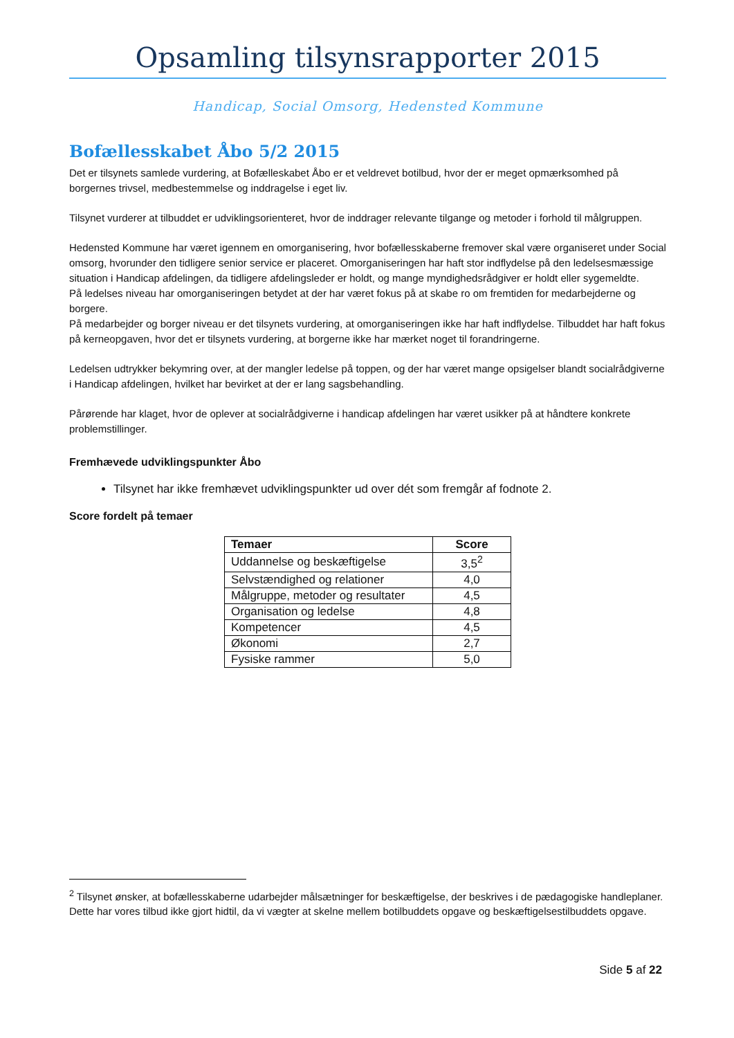Opsamling tilsynsrapporter 2015
Handicap, Social Omsorg, Hedensted Kommune
Bofællesskabet Åbo 5/2 2015
Det er tilsynets samlede vurdering, at Bofælleskabet Åbo er et veldrevet botilbud, hvor der er meget opmærksomhed på borgernes trivsel, medbestemmelse og inddragelse i eget liv.
Tilsynet vurderer at tilbuddet er udviklingsorienteret, hvor de inddrager relevante tilgange og metoder i forhold til målgruppen.
Hedensted Kommune har været igennem en omorganisering, hvor bofællesskaberne fremover skal være organiseret under Social omsorg, hvorunder den tidligere senior service er placeret. Omorganiseringen har haft stor indflydelse på den ledelsesmæssige situation i Handicap afdelingen, da tidligere afdelingsleder er holdt, og mange myndighedsrådgiver er holdt eller sygemeldte.
På ledelses niveau har omorganiseringen betydet at der har været fokus på at skabe ro om fremtiden for medarbejderne og borgere.
På medarbejder og borger niveau er det tilsynets vurdering, at omorganiseringen ikke har haft indflydelse. Tilbuddet har haft fokus på kerneopgaven, hvor det er tilsynets vurdering, at borgerne ikke har mærket noget til forandringerne.
Ledelsen udtrykker bekymring over, at der mangler ledelse på toppen, og der har været mange opsigelser blandt socialrådgiverne i Handicap afdelingen, hvilket har bevirket at der er lang sagsbehandling.
Pårørende har klaget, hvor de oplever at socialrådgiverne i handicap afdelingen har været usikker på at håndtere konkrete problemstillinger.
Fremhævede udviklingspunkter Åbo
Tilsynet har ikke fremhævet udviklingspunkter ud over dét som fremgår af fodnote 2.
Score fordelt på temaer
| Temaer | Score |
| --- | --- |
| Uddannelse og beskæftigelse | 3,5<sup>2</sup> |
| Selvstændighed og relationer | 4,0 |
| Målgruppe, metoder og resultater | 4,5 |
| Organisation og ledelse | 4,8 |
| Kompetencer | 4,5 |
| Økonomi | 2,7 |
| Fysiske rammer | 5,0 |
<sup>2</sup> Tilsynet ønsker, at bofællesskaberne udarbejder målsætninger for beskæftigelse, der beskrives i de pædagogiske handleplaner. Dette har vores tilbud ikke gjort hidtil, da vi vægter at skelne mellem botilbuddets opgave og beskæftigelsestilbuddets opgave.
Side 5 af 22